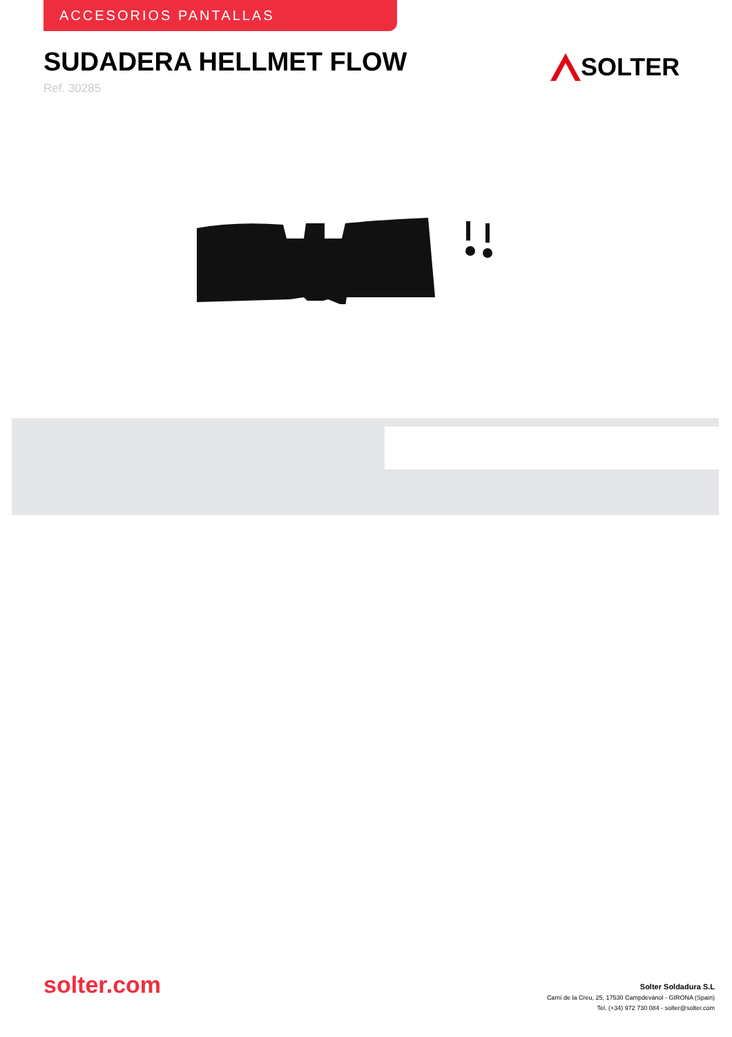ACCESORIOS PANTALLAS
SUDADERA HELLMET FLOW
Ref. 30285
SOLTER
solter.com
Solter Soldadura S.L
Camí de la Creu, 25, 17530 Campdevànol - GIRONA (Spain)
Tel. (+34) 972 730 084 - solter@solter.com